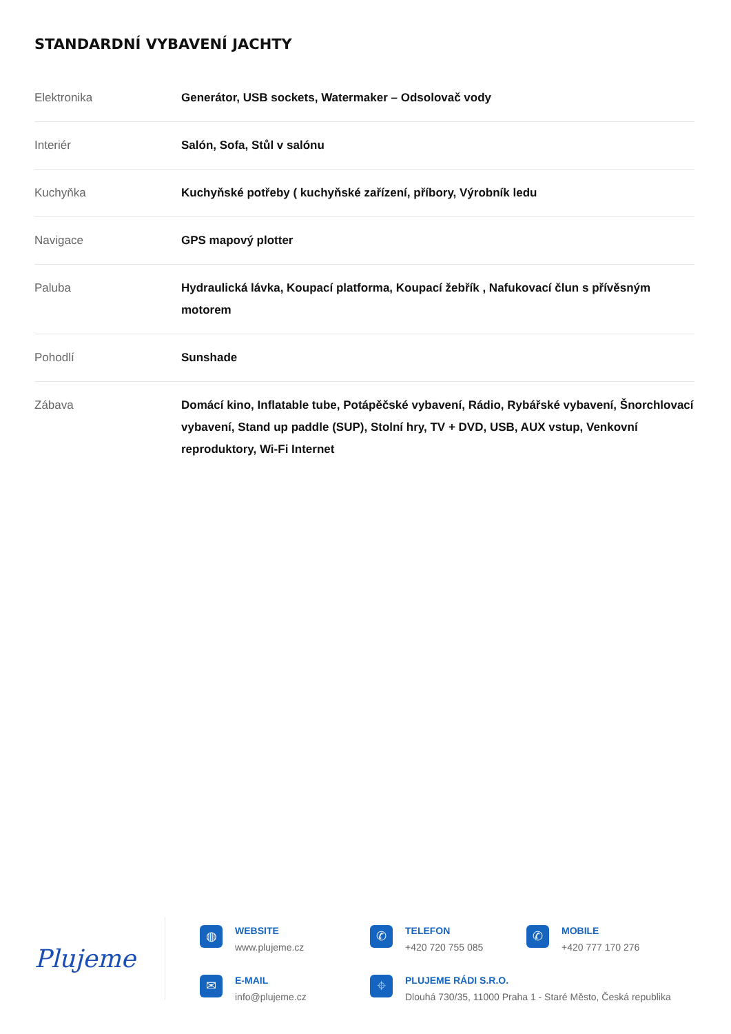STANDARDNÍ VYBAVENÍ JACHTY
| Elektronika | Generátor, USB sockets, Watermaker – Odsolovač vody |
| Interiér | Salón, Sofa, Stůl v salónu |
| Kuchyňka | Kuchyňské potřeby ( kuchyňské zařízení, příbory, Výrobník ledu |
| Navigace | GPS mapový plotter |
| Paluba | Hydraulická lávka, Koupací platforma, Koupací žebřík , Nafukovací člun s přívěsným motorem |
| Pohodlí | Sunshade |
| Zábava | Domácí kino, Inflatable tube, Potápěčské vybavení, Rádio, Rybářské vybavení, Šnorchlovací vybavení, Stand up paddle (SUP), Stolní hry, TV + DVD, USB, AUX vstup, Venkovní reproduktory, Wi-Fi Internet |
Plujeme
◍
WEBSITE
www.plujeme.cz
✆
TELEFON
+420 720 755 085
✆
MOBILE
+420 777 170 276
✉
E-MAIL
info@plujeme.cz
⌖
PLUJEME RÁDI S.R.O.
Dlouhá 730/35, 11000 Praha 1 - Staré Město, Česká republika